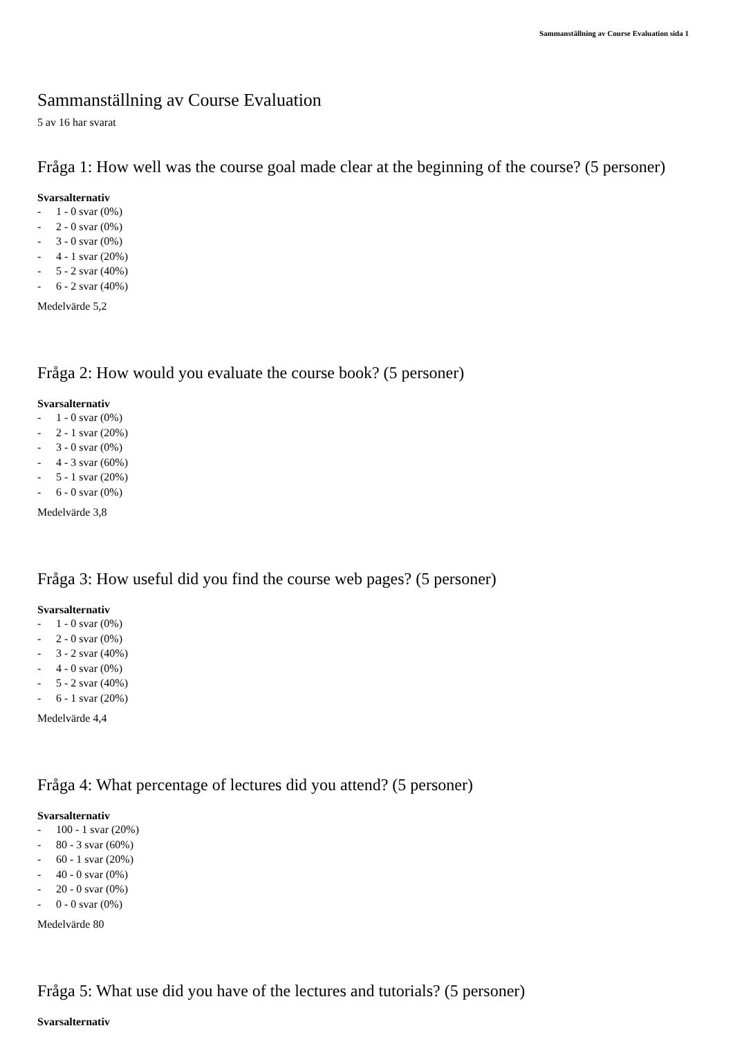Sammanställning av Course Evaluation sida 1
Sammanställning av Course Evaluation
5 av 16 har svarat
Fråga 1: How well was the course goal made clear at the beginning of the course? (5 personer)
Svarsalternativ
- 1 - 0 svar (0%)
- 2 - 0 svar (0%)
- 3 - 0 svar (0%)
- 4 - 1 svar (20%)
- 5 - 2 svar (40%)
- 6 - 2 svar (40%)
Medelvärde 5,2
Fråga 2: How would you evaluate the course book? (5 personer)
Svarsalternativ
- 1 - 0 svar (0%)
- 2 - 1 svar (20%)
- 3 - 0 svar (0%)
- 4 - 3 svar (60%)
- 5 - 1 svar (20%)
- 6 - 0 svar (0%)
Medelvärde 3,8
Fråga 3: How useful did you find the course web pages? (5 personer)
Svarsalternativ
- 1 - 0 svar (0%)
- 2 - 0 svar (0%)
- 3 - 2 svar (40%)
- 4 - 0 svar (0%)
- 5 - 2 svar (40%)
- 6 - 1 svar (20%)
Medelvärde 4,4
Fråga 4: What percentage of lectures did you attend? (5 personer)
Svarsalternativ
- 100 - 1 svar (20%)
- 80 - 3 svar (60%)
- 60 - 1 svar (20%)
- 40 - 0 svar (0%)
- 20 - 0 svar (0%)
- 0 - 0 svar (0%)
Medelvärde 80
Fråga 5: What use did you have of the lectures and tutorials? (5 personer)
Svarsalternativ